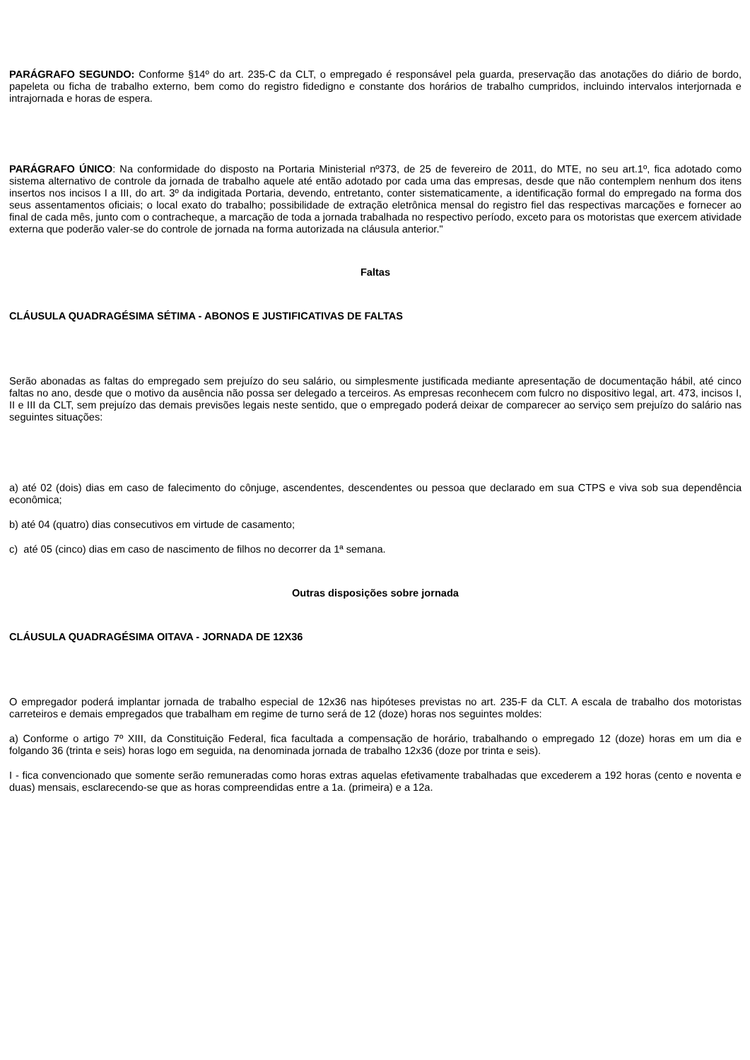PARÁGRAFO SEGUNDO: Conforme §14º do art. 235-C da CLT, o empregado é responsável pela guarda, preservação das anotações do diário de bordo, papeleta ou ficha de trabalho externo, bem como do registro fidedigno e constante dos horários de trabalho cumpridos, incluindo intervalos interjornada e intrajornada e horas de espera.
PARÁGRAFO ÚNICO: Na conformidade do disposto na Portaria Ministerial nº373, de 25 de fevereiro de 2011, do MTE, no seu art.1º, fica adotado como sistema alternativo de controle da jornada de trabalho aquele até então adotado por cada uma das empresas, desde que não contemplem nenhum dos itens insertos nos incisos I a III, do art. 3º da indigitada Portaria, devendo, entretanto, conter sistematicamente, a identificação formal do empregado na forma dos seus assentamentos oficiais; o local exato do trabalho; possibilidade de extração eletrônica mensal do registro fiel das respectivas marcações e fornecer ao final de cada mês, junto com o contracheque, a marcação de toda a jornada trabalhada no respectivo período, exceto para os motoristas que exercem atividade externa que poderão valer-se do controle de jornada na forma autorizada na cláusula anterior."
Faltas
CLÁUSULA QUADRAGÉSIMA SÉTIMA - ABONOS E JUSTIFICATIVAS DE FALTAS
Serão abonadas as faltas do empregado sem prejuízo do seu salário, ou simplesmente justificada mediante apresentação de documentação hábil, até cinco faltas no ano, desde que o motivo da ausência não possa ser delegado a terceiros. As empresas reconhecem com fulcro no dispositivo legal, art. 473, incisos I, II e III da CLT, sem prejuízo das demais previsões legais neste sentido, que o empregado poderá deixar de comparecer ao serviço sem prejuízo do salário nas seguintes situações:
a) até 02 (dois) dias em caso de falecimento do cônjuge, ascendentes, descendentes ou pessoa que declarado em sua CTPS e viva sob sua dependência econômica;
b) até 04 (quatro) dias consecutivos em virtude de casamento;
c) até 05 (cinco) dias em caso de nascimento de filhos no decorrer da 1ª semana.
Outras disposições sobre jornada
CLÁUSULA QUADRAGÉSIMA OITAVA - JORNADA DE 12X36
O empregador poderá implantar jornada de trabalho especial de 12x36 nas hipóteses previstas no art. 235-F da CLT. A escala de trabalho dos motoristas carreteiros e demais empregados que trabalham em regime de turno será de 12 (doze) horas nos seguintes moldes:
a) Conforme o artigo 7º XIII, da Constituição Federal, fica facultada a compensação de horário, trabalhando o empregado 12 (doze) horas em um dia e folgando 36 (trinta e seis) horas logo em seguida, na denominada jornada de trabalho 12x36 (doze por trinta e seis).
I - fica convencionado que somente serão remuneradas como horas extras aquelas efetivamente trabalhadas que excederem a 192 horas (cento e noventa e duas) mensais, esclarecendo-se que as horas compreendidas entre a 1a. (primeira) e a 12a.